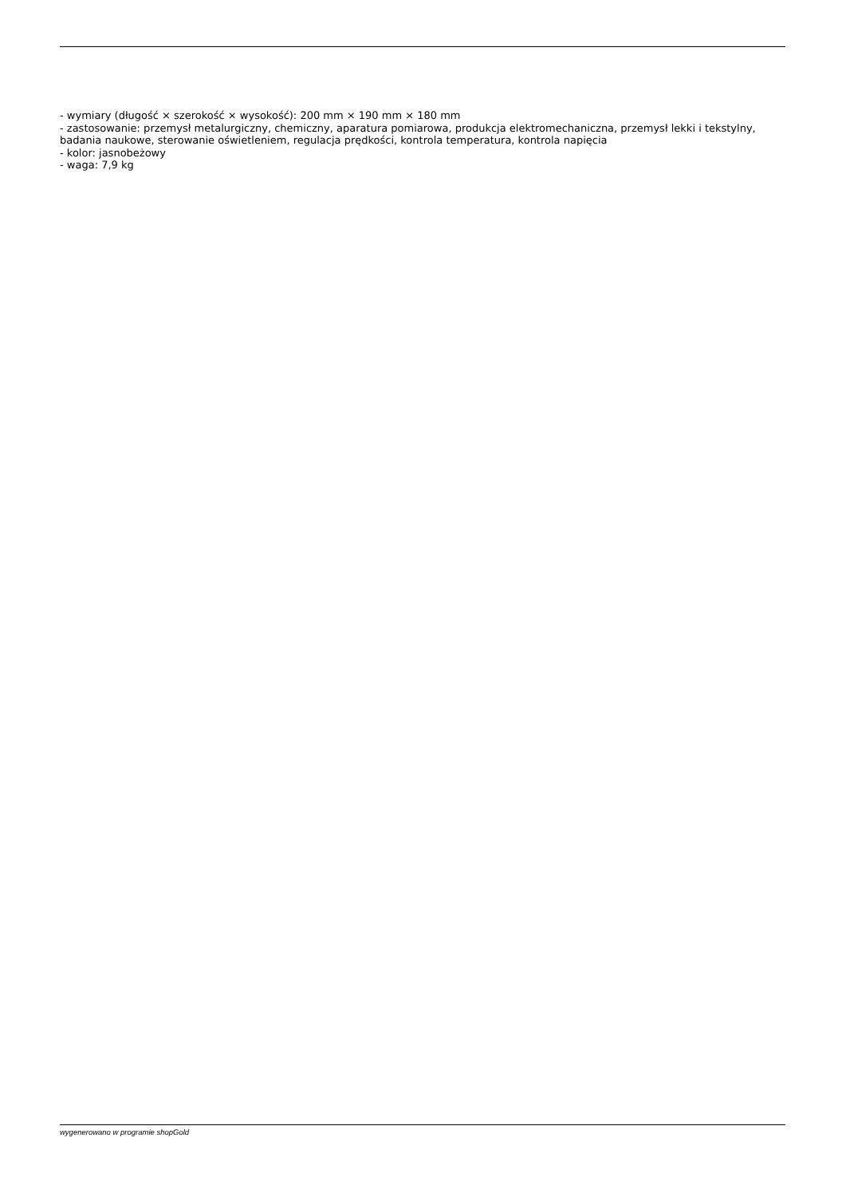- wymiary (długość × szerokość × wysokość): 200 mm × 190 mm × 180 mm
- zastosowanie: przemysł metalurgiczny, chemiczny, aparatura pomiarowa, produkcja elektromechaniczna, przemysł lekki i tekstylny, badania naukowe, sterowanie oświetleniem, regulacja prędkości, kontrola temperatura, kontrola napięcia
- kolor: jasnobeżowy
- waga: 7,9 kg
wygenerowano w programie shopGold